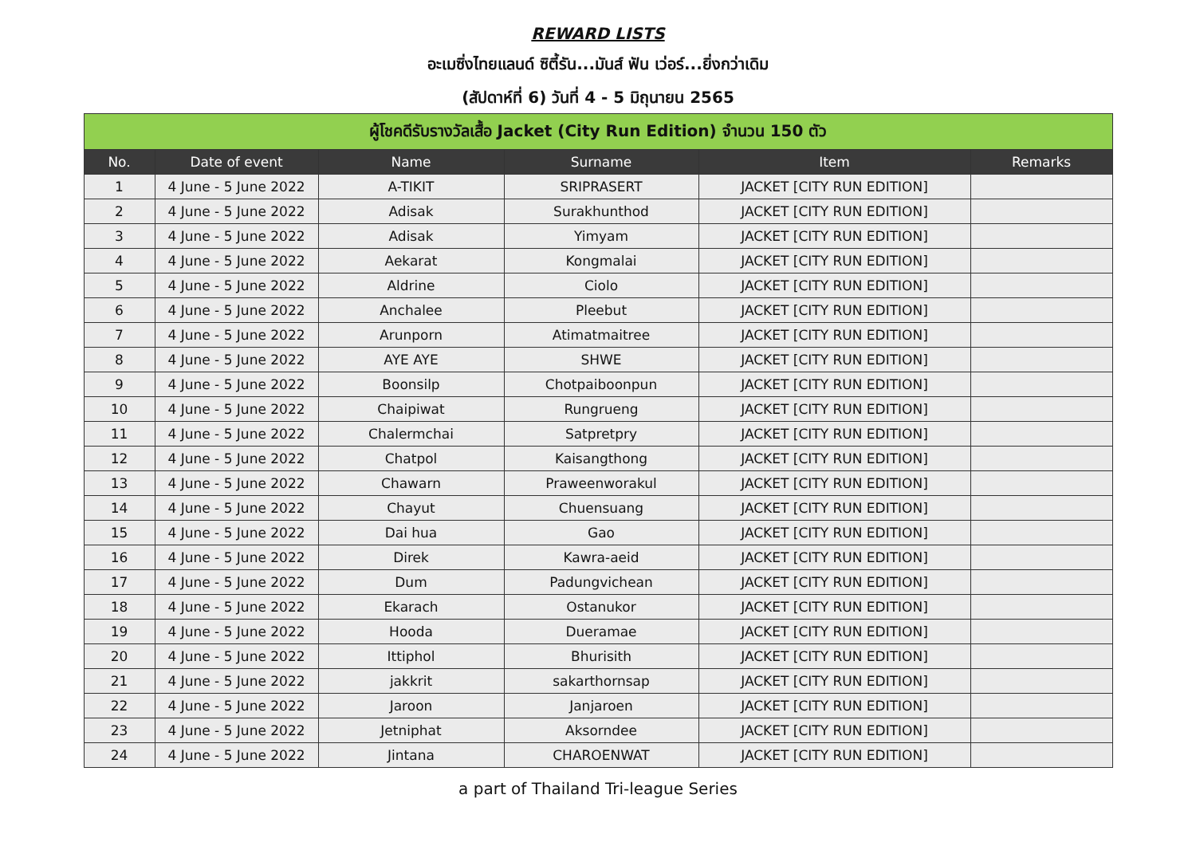REWARD LISTS
อะเมซิ่งไทยแลนด์ ซิตี้รัน...มันส์ ฟัน เว่อร์...ยิ่งกว่าเดิม
(สัปดาห์ที่ 6) วันที่ 4 - 5 มิถุนายน 2565
| ผู้โชคดีรับรางวัลเสื้อ Jacket (City Run Edition) จำนวน 150 ตัว | | | | | |
| No. | Date of event | Name | Surname | Item | Remarks |
| 1 | 4 June - 5 June 2022 | A-TIKIT | SRIPRASERT | JACKET [CITY RUN EDITION] | |
| 2 | 4 June - 5 June 2022 | Adisak | Surakhunthod | JACKET [CITY RUN EDITION] | |
| 3 | 4 June - 5 June 2022 | Adisak | Yimyam | JACKET [CITY RUN EDITION] | |
| 4 | 4 June - 5 June 2022 | Aekarat | Kongmalai | JACKET [CITY RUN EDITION] | |
| 5 | 4 June - 5 June 2022 | Aldrine | Ciolo | JACKET [CITY RUN EDITION] | |
| 6 | 4 June - 5 June 2022 | Anchalee | Pleebut | JACKET [CITY RUN EDITION] | |
| 7 | 4 June - 5 June 2022 | Arunporn | Atimatmaitree | JACKET [CITY RUN EDITION] | |
| 8 | 4 June - 5 June 2022 | AYE AYE | SHWE | JACKET [CITY RUN EDITION] | |
| 9 | 4 June - 5 June 2022 | Boonsilp | Chotpaiboonpun | JACKET [CITY RUN EDITION] | |
| 10 | 4 June - 5 June 2022 | Chaipiwat | Rungrueng | JACKET [CITY RUN EDITION] | |
| 11 | 4 June - 5 June 2022 | Chalermchai | Satpretpry | JACKET [CITY RUN EDITION] | |
| 12 | 4 June - 5 June 2022 | Chatpol | Kaisangthong | JACKET [CITY RUN EDITION] | |
| 13 | 4 June - 5 June 2022 | Chawarn | Praweenworakul | JACKET [CITY RUN EDITION] | |
| 14 | 4 June - 5 June 2022 | Chayut | Chuensuang | JACKET [CITY RUN EDITION] | |
| 15 | 4 June - 5 June 2022 | Dai hua | Gao | JACKET [CITY RUN EDITION] | |
| 16 | 4 June - 5 June 2022 | Direk | Kawra-aeid | JACKET [CITY RUN EDITION] | |
| 17 | 4 June - 5 June 2022 | Dum | Padungvichean | JACKET [CITY RUN EDITION] | |
| 18 | 4 June - 5 June 2022 | Ekarach | Ostanukor | JACKET [CITY RUN EDITION] | |
| 19 | 4 June - 5 June 2022 | Hooda | Dueramae | JACKET [CITY RUN EDITION] | |
| 20 | 4 June - 5 June 2022 | Ittiphol | Bhurisith | JACKET [CITY RUN EDITION] | |
| 21 | 4 June - 5 June 2022 | jakkrit | sakarthornsap | JACKET [CITY RUN EDITION] | |
| 22 | 4 June - 5 June 2022 | Jaroon | Janjaroen | JACKET [CITY RUN EDITION] | |
| 23 | 4 June - 5 June 2022 | Jetniphat | Aksorndee | JACKET [CITY RUN EDITION] | |
| 24 | 4 June - 5 June 2022 | Jintana | CHAROENWAT | JACKET [CITY RUN EDITION] | |
a part of Thailand Tri-league Series